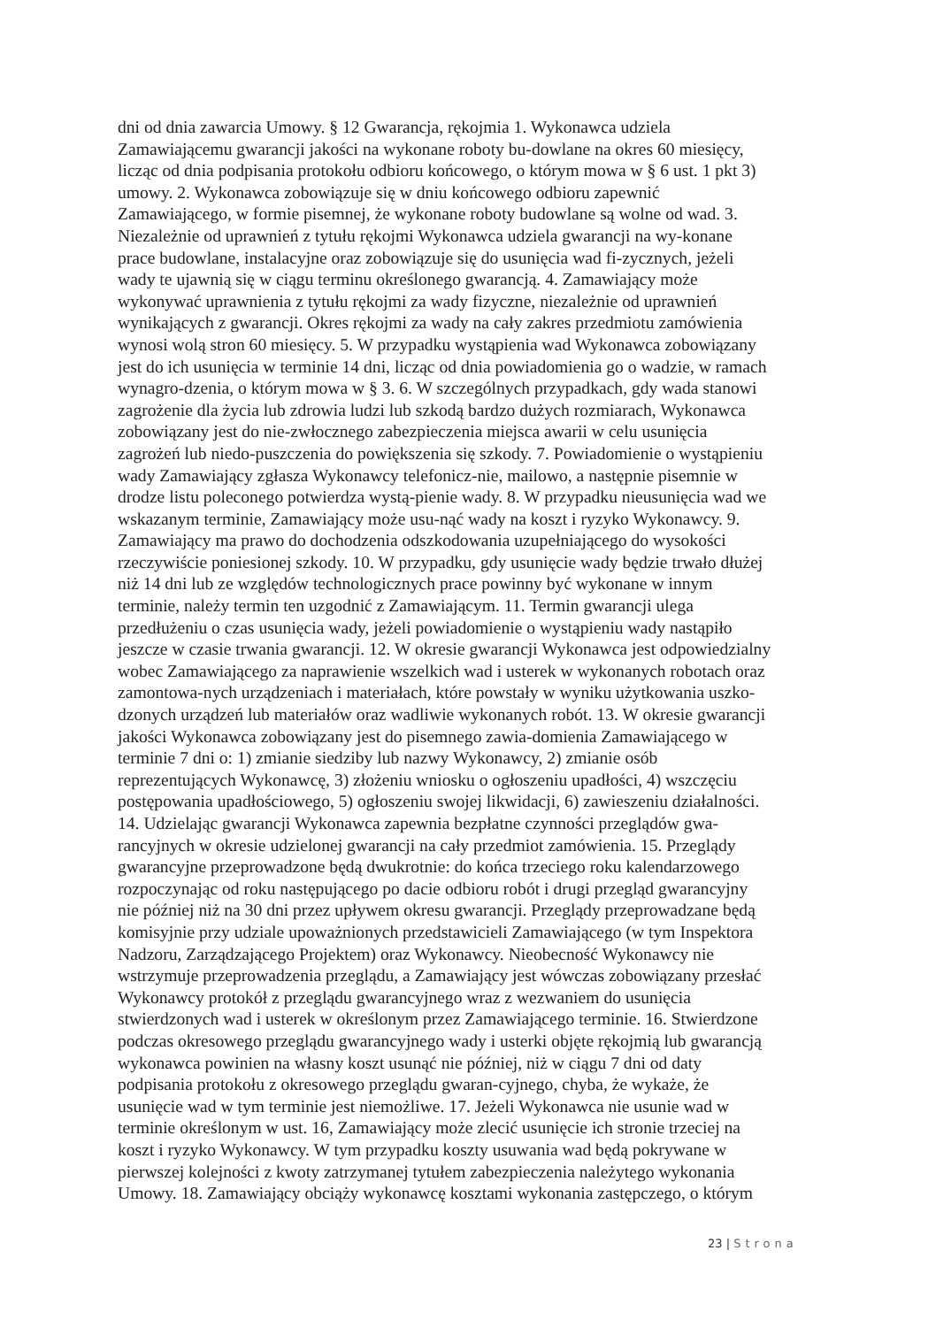dni od dnia zawarcia Umowy. § 12 Gwarancja, rękojmia 1. Wykonawca udziela
Zamawiającemu gwarancji jakości na wykonane roboty bu-dowlane na okres 60 miesięcy,
licząc od dnia podpisania protokołu odbioru końcowego, o którym mowa w § 6 ust. 1 pkt 3)
umowy. 2. Wykonawca zobowiązuje się w dniu końcowego odbioru zapewnić
Zamawiającego, w formie pisemnej, że wykonane roboty budowlane są wolne od wad. 3.
Niezależnie od uprawnień z tytułu rękojmi Wykonawca udziela gwarancji na wy-konane
prace budowlane, instalacyjne oraz zobowiązuje się do usunięcia wad fi-zycznych, jeżeli
wady te ujawnią się w ciągu terminu określonego gwarancją. 4. Zamawiający może
wykonywać uprawnienia z tytułu rękojmi za wady fizyczne, niezależnie od uprawnień
wynikających z gwarancji. Okres rękojmi za wady na cały zakres przedmiotu zamówienia
wynosi wolą stron 60 miesięcy. 5. W przypadku wystąpienia wad Wykonawca zobowiązany
jest do ich usunięcia w terminie 14 dni, licząc od dnia powiadomienia go o wadzie, w ramach
wynagro-dzenia, o którym mowa w § 3. 6. W szczególnych przypadkach, gdy wada stanowi
zagrożenie dla życia lub zdrowia ludzi lub szkodą bardzo dużych rozmiarach, Wykonawca
zobowiązany jest do nie-zwłocznego zabezpieczenia miejsca awarii w celu usunięcia
zagrożeń lub niedo-puszczenia do powiększenia się szkody. 7. Powiadomienie o wystąpieniu
wady Zamawiający zgłasza Wykonawcy telefonicz-nie, mailowo, a następnie pisemnie w
drodze listu poleconego potwierdza wystą-pienie wady. 8. W przypadku nieusunięcia wad we
wskazanym terminie, Zamawiający może usu-nąć wady na koszt i ryzyko Wykonawcy. 9.
Zamawiający ma prawo do dochodzenia odszkodowania uzupełniającego do wysokości
rzeczywiście poniesionej szkody. 10. W przypadku, gdy usunięcie wady będzie trwało dłużej
niż 14 dni lub ze względów technologicznych prace powinny być wykonane w innym
terminie, należy termin ten uzgodnić z Zamawiającym. 11. Termin gwarancji ulega
przedłużeniu o czas usunięcia wady, jeżeli powiadomienie o wystąpieniu wady nastąpiło
jeszcze w czasie trwania gwarancji. 12. W okresie gwarancji Wykonawca jest odpowiedzialny
wobec Zamawiającego za naprawienie wszelkich wad i usterek w wykonanych robotach oraz
zamontowa-nych urządzeniach i materiałach, które powstały w wyniku użytkowania uszko-
dzonych urządzeń lub materiałów oraz wadliwie wykonanych robót. 13. W okresie gwarancji
jakości Wykonawca zobowiązany jest do pisemnego zawia-domienia Zamawiającego w
terminie 7 dni o: 1) zmianie siedziby lub nazwy Wykonawcy, 2) zmianie osób
reprezentujących Wykonawcę, 3) złożeniu wniosku o ogłoszeniu upadłości, 4) wszczęciu
postępowania upadłościowego, 5) ogłoszeniu swojej likwidacji, 6) zawieszeniu działalności.
14. Udzielając gwarancji Wykonawca zapewnia bezpłatne czynności przeglądów gwa-
rancyjnych w okresie udzielonej gwarancji na cały przedmiot zamówienia. 15. Przeglądy
gwarancyjne przeprowadzone będą dwukrotnie: do końca trzeciego roku kalendarzowego
rozpoczynając od roku następującego po dacie odbioru robót i drugi przegląd gwarancyjny
nie później niż na 30 dni przez upływem okresu gwarancji. Przeglądy przeprowadzane będą
komisyjnie przy udziale upoważnionych przedstawicieli Zamawiającego (w tym Inspektora
Nadzoru, Zarządzającego Projektem) oraz Wykonawcy. Nieobecność Wykonawcy nie
wstrzymuje przeprowadzenia przeglądu, a Zamawiający jest wówczas zobowiązany przesłać
Wykonawcy protokół z przeglądu gwarancyjnego wraz z wezwaniem do usunięcia
stwierdzonych wad i usterek w określonym przez Zamawiającego terminie. 16. Stwierdzone
podczas okresowego przeglądu gwarancyjnego wady i usterki objęte rękojmią lub gwarancją
wykonawca powinien na własny koszt usunąć nie później, niż w ciągu 7 dni od daty
podpisania protokołu z okresowego przeglądu gwaran-cyjnego, chyba, że wykaże, że
usunięcie wad w tym terminie jest niemożliwe. 17. Jeżeli Wykonawca nie usunie wad w
terminie określonym w ust. 16, Zamawiający może zlecić usunięcie ich stronie trzeciej na
koszt i ryzyko Wykonawcy. W tym przypadku koszty usuwania wad będą pokrywane w
pierwszej kolejności z kwoty zatrzymanej tytułem zabezpieczenia należytego wykonania
Umowy. 18. Zamawiający obciąży wykonawcę kosztami wykonania zastępczego, o którym
23 | Strona